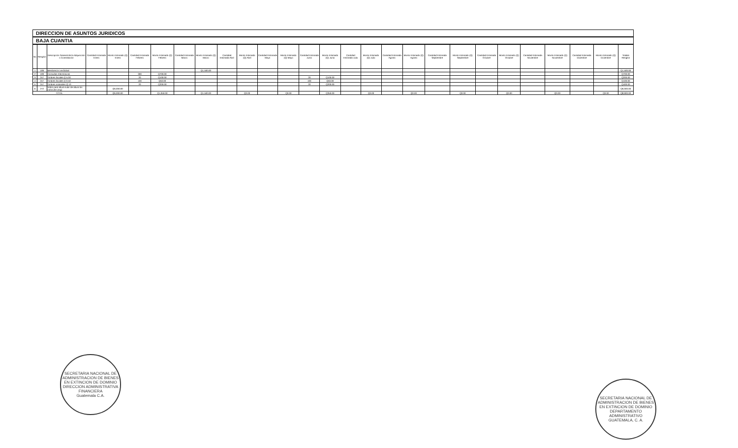DIRECCION DE ASUNTOS JURIDICOS
BAJA CUANTIA
| No | Renglón | Descripción General de la Adquisición o Contratación | Cantidad Estimada Enero | Monto Estimado (Q) Enero | Cantidad Estimada Febrero | Monto Estimado (Q) Febrero | Cantidad Estimada Marzo | Monto Estimado (Q) Marzo | Cantidad Estimada Abril | Monto Estimado (Q) Abril | Cantidad Estimada Mayo | Monto Estimado (Q) Mayo | Cantidad Estimada Junio | Monto Estimado (Q) Junio | Cantidad Estimada Julio | Monto Estimado (Q) Julio | Cantidad Estimada Agosto | Monto Estimado (Q) Agosto | Cantidad Estimada Septiembre | Monto Estimado (Q) Septiembre | Cantidad Estimada Octubre | Monto Estimado (Q) Octubre | Cantidad Estimada Noviembre | Monto Estimado (Q) Noviembre | Cantidad Estimada Diciembre | Monto Estimado (Q) Diciembre | Totales Renglón |
| --- | --- | --- | --- | --- | --- | --- | --- | --- | --- | --- | --- | --- | --- | --- | --- | --- | --- | --- | --- | --- | --- | --- | --- | --- | --- | --- | --- |
| 1 | 199 | Membrecía LexGlobal | | | | | | Q1,500.00 | | | | | | | | | | | | | | | | | | | Q1,500.00 |
| 2 | 199 | Consultas Electrónicas | | | 300 | Q700.00 | | | | | | | | | | | | | | | | | | | | | Q700.00 |
| 3 | 247 | Timbres fiscales Q 5.00 | | | 20 | Q100.00 | | | | | | | 20 | Q100.00 | | | | | | | | | | | | | Q200.00 |
| 4 | 247 | Timbres fiscales Q 0.50 | | | 100 | Q50.00 | | | | | | | 100 | Q50.00 | | | | | | | | | | | | | Q100.00 |
| 5 | 247 | Timbres notariales Q 10 | | | 20 | Q200.00 | | | | | | | 20 | Q200.00 | | | | | | | | | | | | | Q400.00 |
| 6 | 272 | Vidrio para altura subir de altura los cubículos (srg) | | Q6,000.00 | | | | | | | | | | | | | | | | | | | | | | | Q6,000.00 |
| TOTAL | | | | Q6,000.00 | | Q1,050.00 | | Q1,500.00 | | Q0.00 | | Q0.00 | | Q350.00 | | Q0.00 | | Q0.00 | | Q0.00 | | Q0.00 | | Q0.00 | | Q0.00 | Q8,900.00 |
SECRETARIA NACIONAL DE ADMINISTRACION DE BIENES EN EXTINCION DE DOMINIO
DIRECCION ADMINISTRATIVA FINANCIERA
Guatemala C.A.
SECRETARIA NACIONAL DE ADMINISTRACION DE BIENES EN EXTINCION DE DOMINIO
DEPARTAMENTO ADMINISTRATIVO
GUATEMALA, C. A.